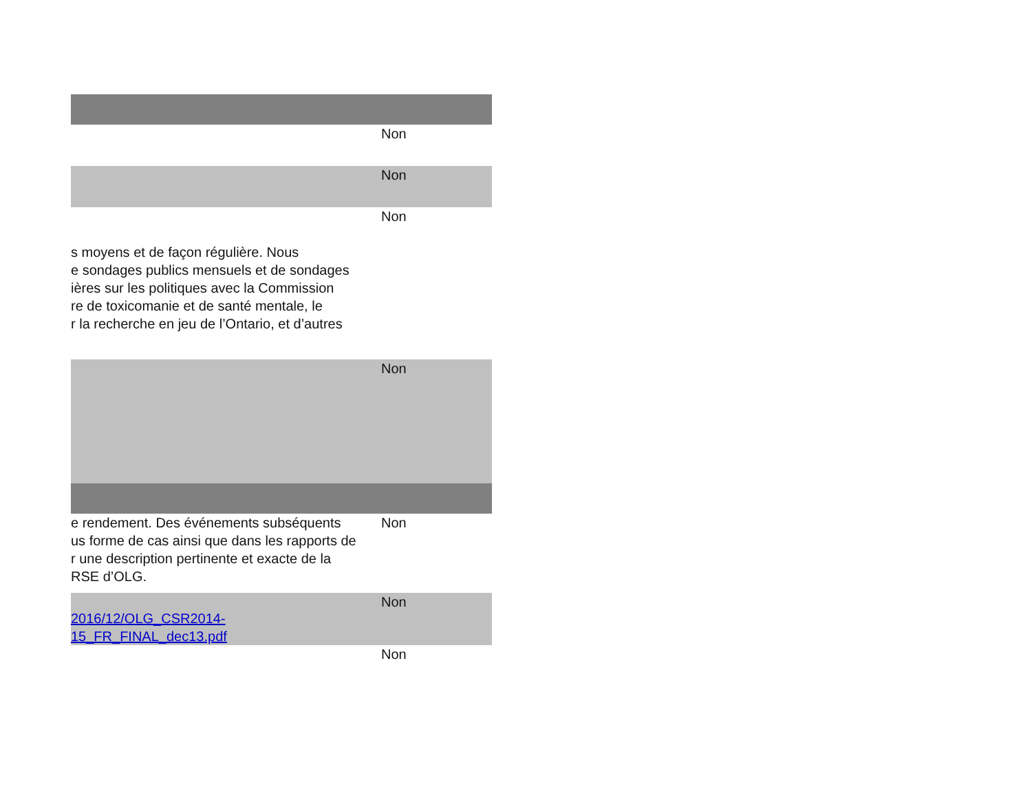| | Non |
| | Non |
| s moyens et de façon régulière. Nous e sondages publics mensuels et de sondages ières sur les politiques avec la Commission re de toxicomanie et de santé mentale, le r la recherche en jeu de l’Ontario, et d’autres | Non |
| | Non |
| e rendement. Des événements subséquents us forme de cas ainsi que dans les rapports de r une description pertinente et exacte de la RSE d’OLG. | Non |
| 2016/12/OLG_CSR2014-15_FR_FINAL_dec13.pdf | Non |
| | Non |